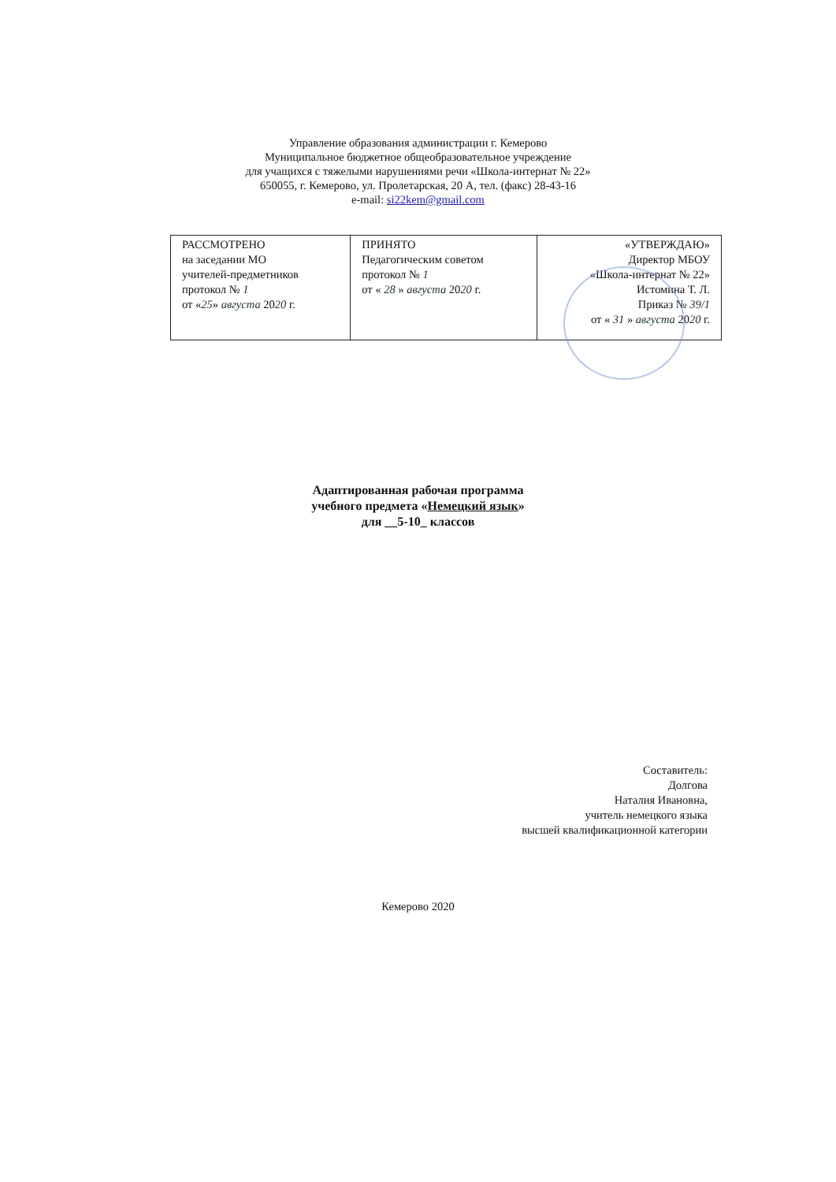Управление образования администрации г. Кемерово
Муниципальное бюджетное общеобразовательное учреждение
для учащихся с тяжелыми нарушениями речи «Школа-интернат № 22»
650055, г. Кемерово, ул. Пролетарская, 20 А, тел. (факс) 28-43-16
e-mail: si22kem@gmail.com
| РАССМОТРЕНО на заседании МО учителей-предметников протокол № 1 от « 25 » августа 20 20 г. | ПРИНЯТО Педагогическим советом протокол № 1 от « 28 » августа 20 20 г. | «УТВЕРЖДАЮ» Директор МБОУ «Школа-интернат № 22» Истомина Т. Л. Приказ № 39/1 от « 31 » августа 20 20 г. |
Адаптированная рабочая программа
учебного предмета «Немецкий язык»
для __5-10_ классов
Составитель:
Долгова
Наталия Ивановна,
учитель немецкого языка
высшей квалификационной категории
Кемерово 2020